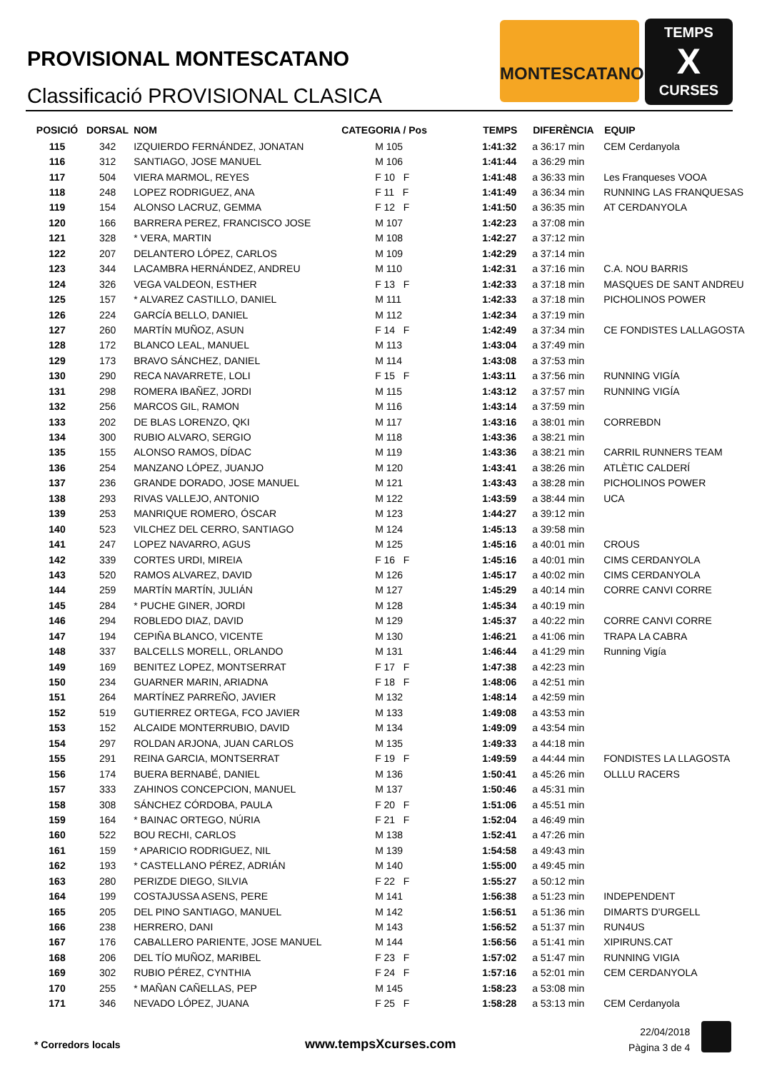PROVISIONAL MONTESCATANO
Classificació PROVISIONAL CLASICA
MONTESCATANO
TEMPS
X
CURSES
| POSICIÓ | DORSAL | NOM | CATEGORIA / Pos | TEMPS | DIFERÈNCIA | EQUIP |
| --- | --- | --- | --- | --- | --- | --- |
| 115 | 342 | IZQUIERDO FERNÁNDEZ, JONATAN | M 105 | 1:41:32 | a 36:17 min | CEM Cerdanyola |
| 116 | 312 | SANTIAGO, JOSE MANUEL | M 106 | 1:41:44 | a 36:29 min | |
| 117 | 504 | VIERA MARMOL, REYES | F 10 F | 1:41:48 | a 36:33 min | Les Franqueses VOOA |
| 118 | 248 | LOPEZ RODRIGUEZ, ANA | F 11 F | 1:41:49 | a 36:34 min | RUNNING LAS FRANQUESAS |
| 119 | 154 | ALONSO LACRUZ, GEMMA | F 12 F | 1:41:50 | a 36:35 min | AT CERDANYOLA |
| 120 | 166 | BARRERA PEREZ, FRANCISCO JOSE | M 107 | 1:42:23 | a 37:08 min | |
| 121 | 328 | * VERA, MARTIN | M 108 | 1:42:27 | a 37:12 min | |
| 122 | 207 | DELANTERO LÓPEZ, CARLOS | M 109 | 1:42:29 | a 37:14 min | |
| 123 | 344 | LACAMBRA HERNÁNDEZ, ANDREU | M 110 | 1:42:31 | a 37:16 min | C.A. NOU BARRIS |
| 124 | 326 | VEGA VALDEON, ESTHER | F 13 F | 1:42:33 | a 37:18 min | MASQUES DE SANT ANDREU |
| 125 | 157 | * ALVAREZ CASTILLO, DANIEL | M 111 | 1:42:33 | a 37:18 min | PICHOLINOS POWER |
| 126 | 224 | GARCÍA BELLO, DANIEL | M 112 | 1:42:34 | a 37:19 min | |
| 127 | 260 | MARTÍN MUÑOZ, ASUN | F 14 F | 1:42:49 | a 37:34 min | CE FONDISTES LALLAGOSTA |
| 128 | 172 | BLANCO LEAL, MANUEL | M 113 | 1:43:04 | a 37:49 min | |
| 129 | 173 | BRAVO SÁNCHEZ, DANIEL | M 114 | 1:43:08 | a 37:53 min | |
| 130 | 290 | RECA NAVARRETE, LOLI | F 15 F | 1:43:11 | a 37:56 min | RUNNING VIGÍA |
| 131 | 298 | ROMERA IBAÑEZ, JORDI | M 115 | 1:43:12 | a 37:57 min | RUNNING VIGÍA |
| 132 | 256 | MARCOS GIL, RAMON | M 116 | 1:43:14 | a 37:59 min | |
| 133 | 202 | DE BLAS LORENZO, QKI | M 117 | 1:43:16 | a 38:01 min | CORREBDN |
| 134 | 300 | RUBIO ALVARO, SERGIO | M 118 | 1:43:36 | a 38:21 min | |
| 135 | 155 | ALONSO RAMOS, DÍDAC | M 119 | 1:43:36 | a 38:21 min | CARRIL RUNNERS TEAM |
| 136 | 254 | MANZANO LÓPEZ, JUANJO | M 120 | 1:43:41 | a 38:26 min | ATLÈTIC CALDERÍ |
| 137 | 236 | GRANDE DORADO, JOSE MANUEL | M 121 | 1:43:43 | a 38:28 min | PICHOLINOS POWER |
| 138 | 293 | RIVAS VALLEJO, ANTONIO | M 122 | 1:43:59 | a 38:44 min | UCA |
| 139 | 253 | MANRIQUE ROMERO, ÓSCAR | M 123 | 1:44:27 | a 39:12 min | |
| 140 | 523 | VILCHEZ DEL CERRO, SANTIAGO | M 124 | 1:45:13 | a 39:58 min | |
| 141 | 247 | LOPEZ NAVARRO, AGUS | M 125 | 1:45:16 | a 40:01 min | CROUS |
| 142 | 339 | CORTES URDI, MIREIA | F 16 F | 1:45:16 | a 40:01 min | CIMS CERDANYOLA |
| 143 | 520 | RAMOS ALVAREZ, DAVID | M 126 | 1:45:17 | a 40:02 min | CIMS CERDANYOLA |
| 144 | 259 | MARTÍN MARTÍN, JULIÁN | M 127 | 1:45:29 | a 40:14 min | CORRE CANVI CORRE |
| 145 | 284 | * PUCHE GINER, JORDI | M 128 | 1:45:34 | a 40:19 min | |
| 146 | 294 | ROBLEDO DIAZ, DAVID | M 129 | 1:45:37 | a 40:22 min | CORRE CANVI CORRE |
| 147 | 194 | CEPIÑA BLANCO, VICENTE | M 130 | 1:46:21 | a 41:06 min | TRAPA LA CABRA |
| 148 | 337 | BALCELLS MORELL, ORLANDO | M 131 | 1:46:44 | a 41:29 min | Running Vigía |
| 149 | 169 | BENITEZ LOPEZ, MONTSERRAT | F 17 F | 1:47:38 | a 42:23 min | |
| 150 | 234 | GUARNER MARIN, ARIADNA | F 18 F | 1:48:06 | a 42:51 min | |
| 151 | 264 | MARTÍNEZ PARREÑO, JAVIER | M 132 | 1:48:14 | a 42:59 min | |
| 152 | 519 | GUTIERREZ ORTEGA, FCO JAVIER | M 133 | 1:49:08 | a 43:53 min | |
| 153 | 152 | ALCAIDE MONTERRUBIO, DAVID | M 134 | 1:49:09 | a 43:54 min | |
| 154 | 297 | ROLDAN ARJONA, JUAN CARLOS | M 135 | 1:49:33 | a 44:18 min | |
| 155 | 291 | REINA GARCIA, MONTSERRAT | F 19 F | 1:49:59 | a 44:44 min | FONDISTES LA LLAGOSTA |
| 156 | 174 | BUERA BERNABÉ, DANIEL | M 136 | 1:50:41 | a 45:26 min | OLLLU RACERS |
| 157 | 333 | ZAHINOS CONCEPCION, MANUEL | M 137 | 1:50:46 | a 45:31 min | |
| 158 | 308 | SÁNCHEZ CÓRDOBA, PAULA | F 20 F | 1:51:06 | a 45:51 min | |
| 159 | 164 | * BAINAC ORTEGO, NÚRIA | F 21 F | 1:52:04 | a 46:49 min | |
| 160 | 522 | BOU RECHI, CARLOS | M 138 | 1:52:41 | a 47:26 min | |
| 161 | 159 | * APARICIO RODRIGUEZ, NIL | M 139 | 1:54:58 | a 49:43 min | |
| 162 | 193 | * CASTELLANO PÉREZ, ADRIÁN | M 140 | 1:55:00 | a 49:45 min | |
| 163 | 280 | PERIZDE DIEGO, SILVIA | F 22 F | 1:55:27 | a 50:12 min | |
| 164 | 199 | COSTAJUSSA ASENS, PERE | M 141 | 1:56:38 | a 51:23 min | INDEPENDENT |
| 165 | 205 | DEL PINO SANTIAGO, MANUEL | M 142 | 1:56:51 | a 51:36 min | DIMARTS D'URGELL |
| 166 | 238 | HERRERO, DANI | M 143 | 1:56:52 | a 51:37 min | RUN4US |
| 167 | 176 | CABALLERO PARIENTE, JOSE MANUEL | M 144 | 1:56:56 | a 51:41 min | XIPIRUNS.CAT |
| 168 | 206 | DEL TÍO MUÑOZ, MARIBEL | F 23 F | 1:57:02 | a 51:47 min | RUNNING VIGIA |
| 169 | 302 | RUBIO PÉREZ, CYNTHIA | F 24 F | 1:57:16 | a 52:01 min | CEM CERDANYOLA |
| 170 | 255 | * MAÑAN CAÑELLAS, PEP | M 145 | 1:58:23 | a 53:08 min | |
| 171 | 346 | NEVADO LÓPEZ, JUANA | F 25 F | 1:58:28 | a 53:13 min | CEM Cerdanyola |
* Corredors locals www.tempsXcurses.com
22/04/2018
Pàgina 3 de 4